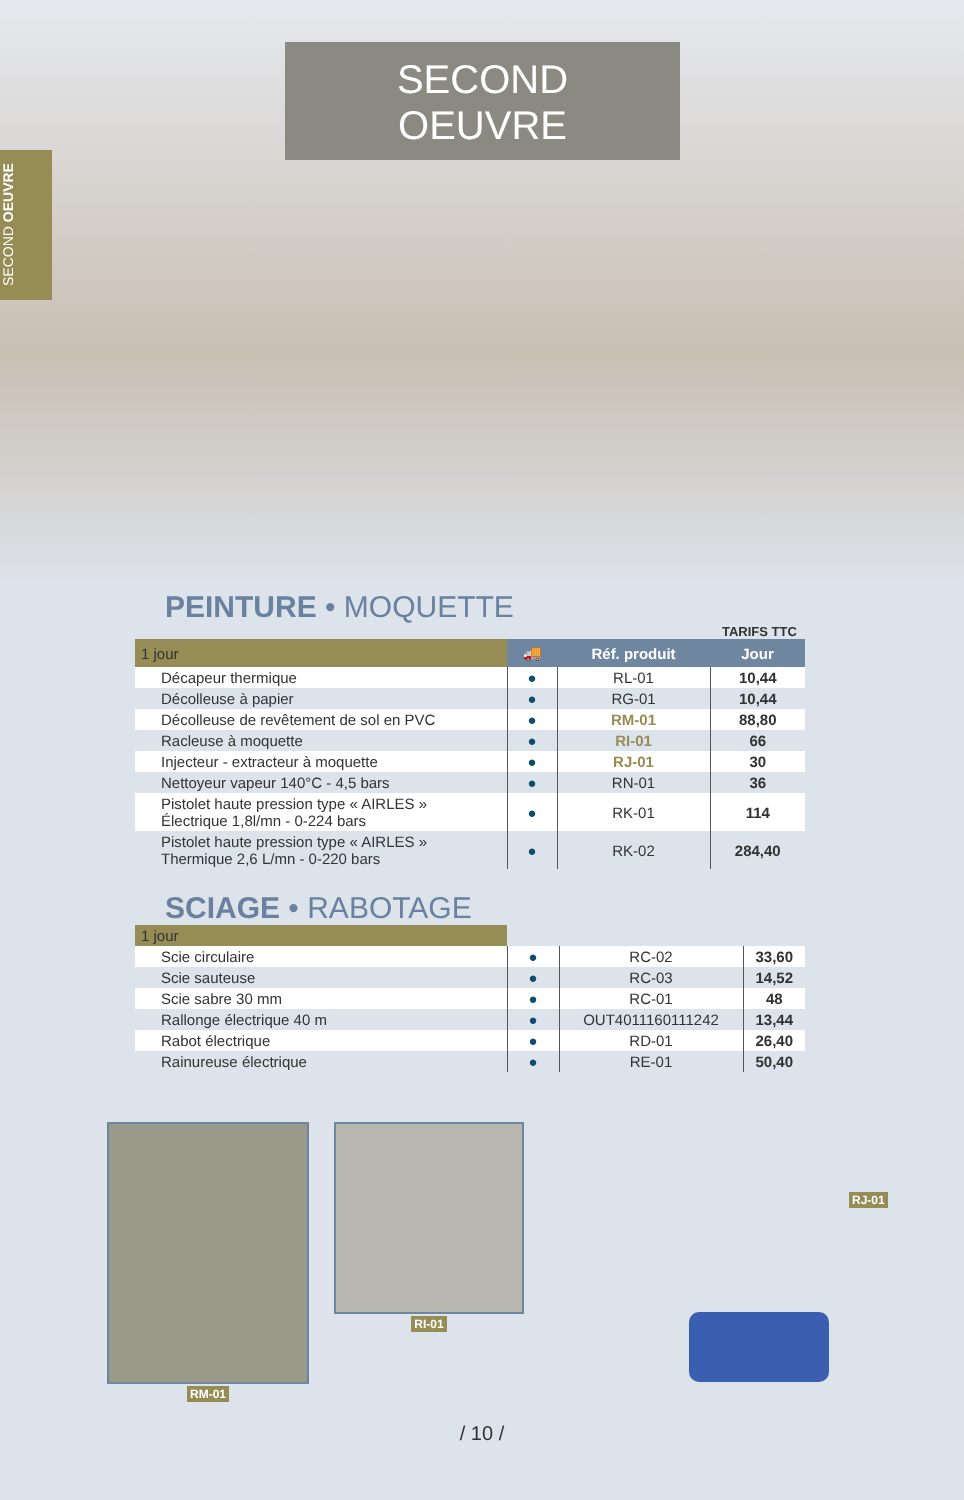SECOND
OEUVRE
SECOND OEUVRE
PEINTURE • MOQUETTE
TARIFS TTC
| 1 jour | 🚚 | Réf. produit | Jour |
| Décapeur thermique | ● | RL-01 | 10,44 |
| Décolleuse à papier | ● | RG-01 | 10,44 |
| Décolleuse de revêtement de sol en PVC | ● | RM-01 | 88,80 |
| Racleuse à moquette | ● | RI-01 | 66 |
| Injecteur - extracteur à moquette | ● | RJ-01 | 30 |
| Nettoyeur vapeur 140°C - 4,5 bars | ● | RN-01 | 36 |
| Pistolet haute pression type « AIRLES » Électrique 1,8l/mn - 0-224 bars | ● | RK-01 | 114 |
| Pistolet haute pression type « AIRLES » Thermique 2,6 L/mn - 0-220 bars | ● | RK-02 | 284,40 |
SCIAGE • RABOTAGE
| 1 jour | | | |
| Scie circulaire | ● | RC-02 | 33,60 |
| Scie sauteuse | ● | RC-03 | 14,52 |
| Scie sabre 30 mm | ● | RC-01 | 48 |
| Rallonge électrique 40 m | ● | OUT4011160111242 | 13,44 |
| Rabot électrique | ● | RD-01 | 26,40 |
| Rainureuse électrique | ● | RE-01 | 50,40 |
RM-01 RI-01
RJ-01
/ 10 /